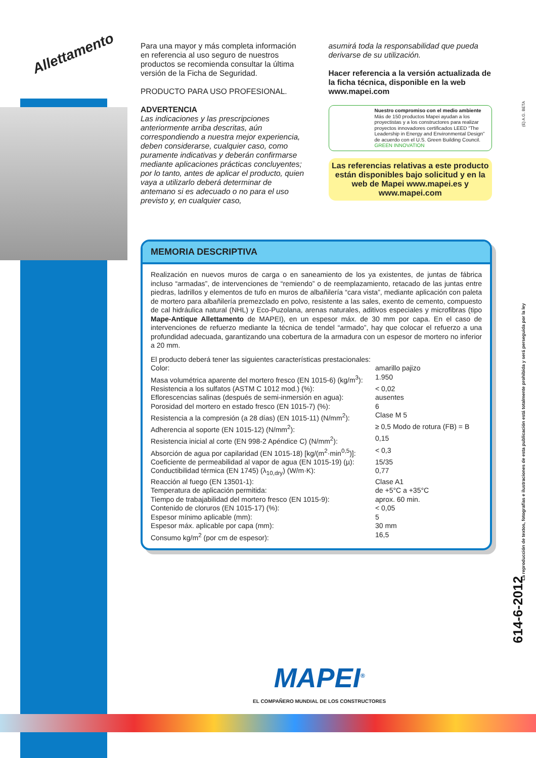Para una mayor y más completa información en referencia al uso seguro de nuestros productos se recomienda consultar la última versión de la Ficha de Seguridad.
PRODUCTO PARA USO PROFESIONAL.
ADVERTENCIA
Las indicaciones y las prescripciones anteriormente arriba descritas, aún correspondiendo a nuestra mejor experiencia, deben considerarse, cualquier caso, como puramente indicativas y deberán confirmarse mediante aplicaciones prácticas concluyentes; por lo tanto, antes de aplicar el producto, quien vaya a utilizarlo deberá determinar de antemano si es adecuado o no para el uso previsto y, en cualquier caso,
asumirá toda la responsabilidad que pueda derivarse de su utilización.
Hacer referencia a la versión actualizada de la ficha técnica, disponible en la web www.mapei.com
Nuestro compromiso con el medio ambiente
Más de 150 productos Mapei ayudan a los proyectistas y a los constructores para realizar proyectos innovadores certificados LEED “The Leadership in Energy and Environmental Design” de acuerdo con el U.S. Green Building Council.
GREEN INNOVATION
Las referencias relativas a este producto están disponibles bajo solicitud y en la web de Mapei www.mapei.es y www.mapei.com
MEMORIA DESCRIPTIVA
Realización en nuevos muros de carga o en saneamiento de los ya existentes, de juntas de fábrica incluso “armadas”, de intervenciones de “remiendo” o de reemplazamiento, retacado de las juntas entre piedras, ladrillos y elementos de tufo en muros de albañilería “cara vista”, mediante aplicación con paleta de mortero para albañilería premezclado en polvo, resistente a las sales, exento de cemento, compuesto de cal hidráulica natural (NHL) y Eco-Puzolana, arenas naturales, aditivos especiales y microfibras (tipo Mape-Antique Allettamento de MAPEI), en un espesor máx. de 30 mm por capa. En el caso de intervenciones de refuerzo mediante la técnica de tendel “armado”, hay que colocar el refuerzo a una profundidad adecuada, garantizando una cobertura de la armadura con un espesor de mortero no inferior a 20 mm.
El producto deberá tener las siguientes características prestacionales:
| Color: | amarillo pajizo |
| Masa volumétrica aparente del mortero fresco (EN 1015-6) (kg/m<sup>3</sup>): | 1.950 |
| Resistencia a los sulfatos (ASTM C 1012 mod.) (%): | < 0,02 |
| Eflorescencias salinas (después de semi-inmersión en agua): | ausentes |
| Porosidad del mortero en estado fresco (EN 1015-7) (%): | 6 |
| Resistencia a la compresión (a 28 días) (EN 1015-11) (N/mm<sup>2</sup>): | Clase M 5 |
| Adherencia al soporte (EN 1015-12) (N/mm<sup>2</sup>): | ≥ 0,5 Modo de rotura (FB) = B |
| Resistencia inicial al corte (EN 998-2 Apéndice C) (N/mm<sup>2</sup>): | 0,15 |
| Absorción de agua por capilaridad (EN 1015-18) [kg/(m<sup>2</sup>·min<sup>0,5</sup>)]: | < 0,3 |
| Coeficiente de permeabilidad al vapor de agua (EN 1015-19) (µ): | 15/35 |
| Conductibilidad térmica (EN 1745) (λ<sub>10,dry</sub>) (W/m·K): | 0,77 |
| Reacción al fuego (EN 13501-1): | Clase A1 |
| Temperatura de aplicación permitida: | de +5°C a +35°C |
| Tiempo de trabajabilidad del mortero fresco (EN 1015-9): | aprox. 60 min. |
| Contenido de cloruros (EN 1015-17) (%): | < 0,05 |
| Espesor mínimo aplicable (mm): | 5 |
| Espesor máx. aplicable por capa (mm): | 30 mm |
| Consumo kg/m<sup>2</sup> (por cm de espesor): | 16,5 |
Allettamento
(E) A.G. BETA
La reproducción de textos, fotografías e ilustraciones de esta publicación está totalmente prohibida y será perseguida por la ley
614-6-2012
MAPEI<sup>®</sup>
EL COMPAÑERO MUNDIAL DE LOS CONSTRUCTORES